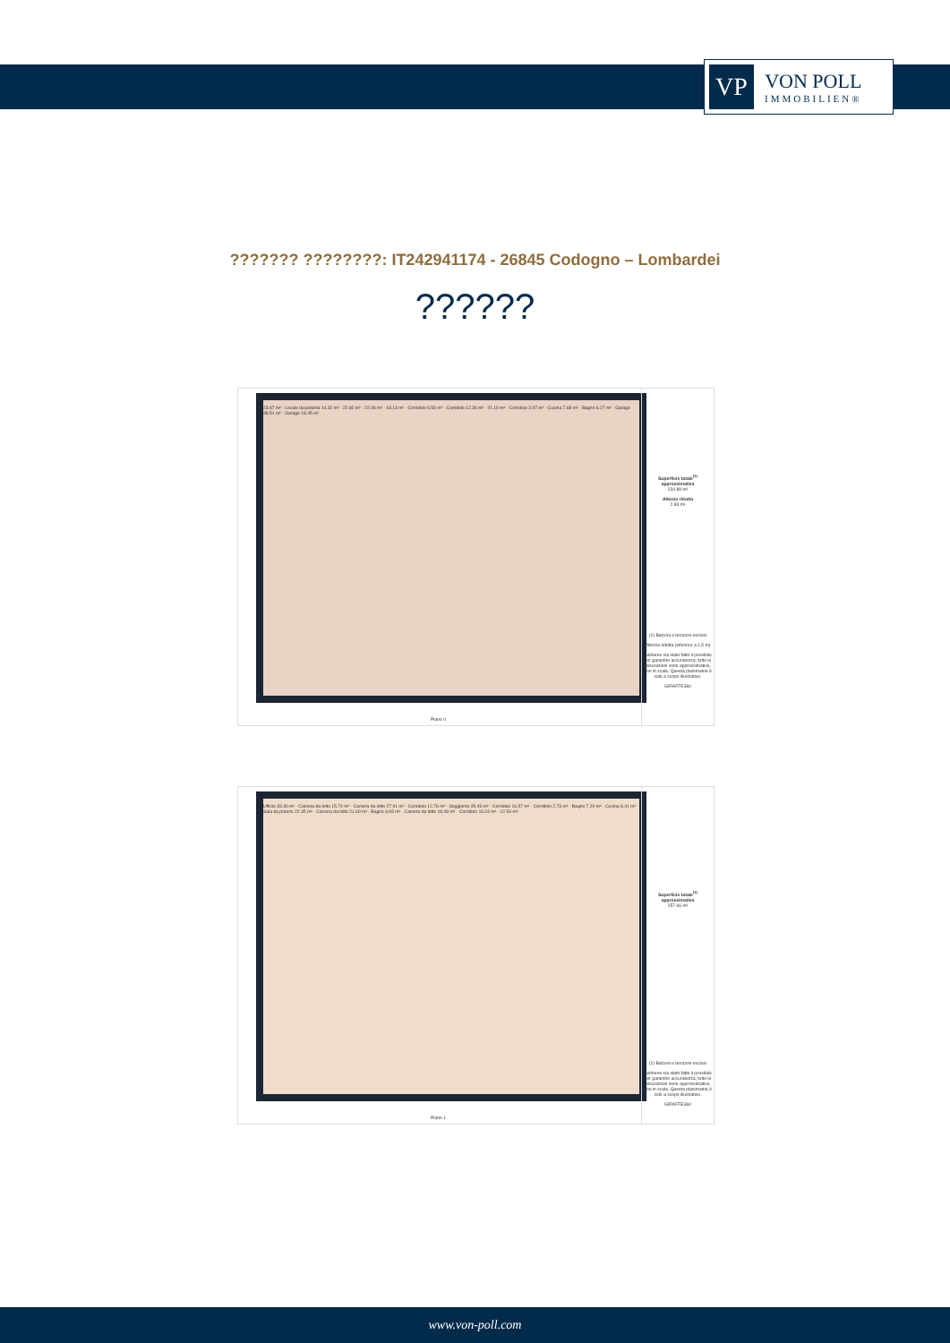VP
VON POLL
IMMOBILIEN®
??????? ????????: IT242941174 - 26845 Codogno – Lombardei
??????
23.67 m² · Locale lavanderia 14.32 m² · 22.82 m² · 22.06 m² · 18.13 m² · Corridoio 6.56 m² · Corridoio 12.36 m² · 21.10 m² · Corridoio 2.97 m² · Cucina 7.68 m² · Bagno 6.27 m² · Garage 38.51 m² · Garage 18.45 m²
Piano 0
Superficie totale<sup>(1)</sup> approssimativa
234.88 m²
Altezza ridotta
2.83 m²
(1) Balconi e terrazze esclusi
Altezza ridotta (inferiore a 1,5 m)
Sebbene sia stato fatto il possibile per garantire accuratezza, tutte le misurazioni sono approssimative, non in scala. Questa planimetria è solo a scopo illustrativo.
GIRAFFE360
Ufficio 33.30 m² · Camera da letto 15.74 m² · Camera da letto 27.91 m² · Corridoio 12.76 m² · Soggiorno 35.49 m² · Corridoio 16.57 m² · Corridoio 2.73 m² · Bagno 7.20 m² · Cucina 8.41 m² · Sala da pranzo 22.35 m² · Camera da letto 21.69 m² · Bagno 6.65 m² · Camera da letto 18.08 m² · Corridoio 16.24 m² · 12.53 m²
Piano 1
Superficie totale<sup>(1)</sup> approssimativa
257.66 m²
(1) Balconi e terrazze esclusi
Sebbene sia stato fatto il possibile per garantire accuratezza, tutte le misurazioni sono approssimative, non in scala. Questa planimetria è solo a scopo illustrativo.
GIRAFFE360
www.von-poll.com